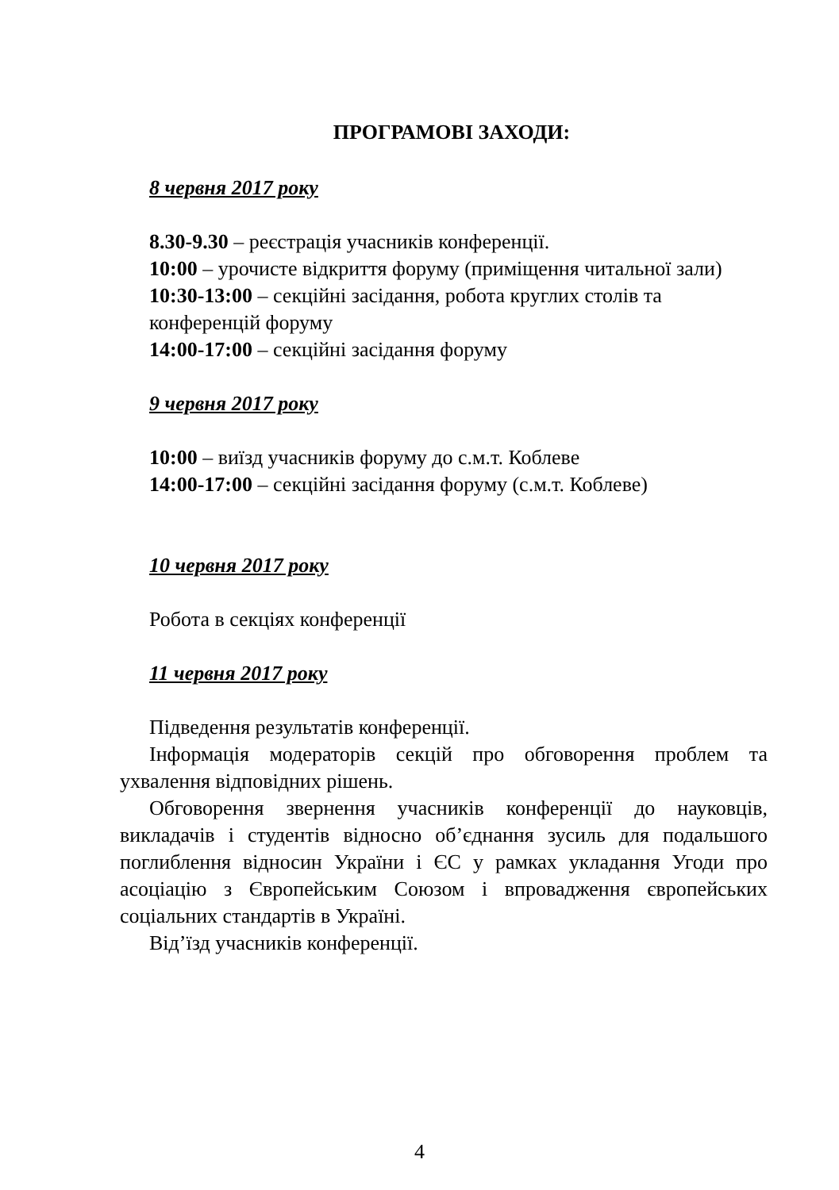ПРОГРАМОВІ ЗАХОДИ:
8 червня 2017 року
8.30-9.30 – реєстрація учасників конференції.
10:00 – урочисте відкриття форуму (приміщення читальної зали)
10:30-13:00 – секційні засідання, робота круглих столів та конференцій форуму
14:00-17:00 – секційні засідання форуму
9 червня 2017 року
10:00 – виїзд учасників форуму до с.м.т. Коблеве
14:00-17:00 – секційні засідання форуму (с.м.т. Коблеве)
10 червня 2017 року
Робота в секціях конференції
11 червня 2017 року
Підведення результатів конференції.
Інформація модераторів секцій про обговорення проблем та ухвалення відповідних рішень.
Обговорення звернення учасників конференції до науковців, викладачів і студентів відносно об’єднання зусиль для подальшого поглиблення відносин України і ЄС у рамках укладання Угоди про асоціацію з Європейським Союзом і впровадження європейських соціальних стандартів в Україні.
Від’їзд учасників конференції.
4